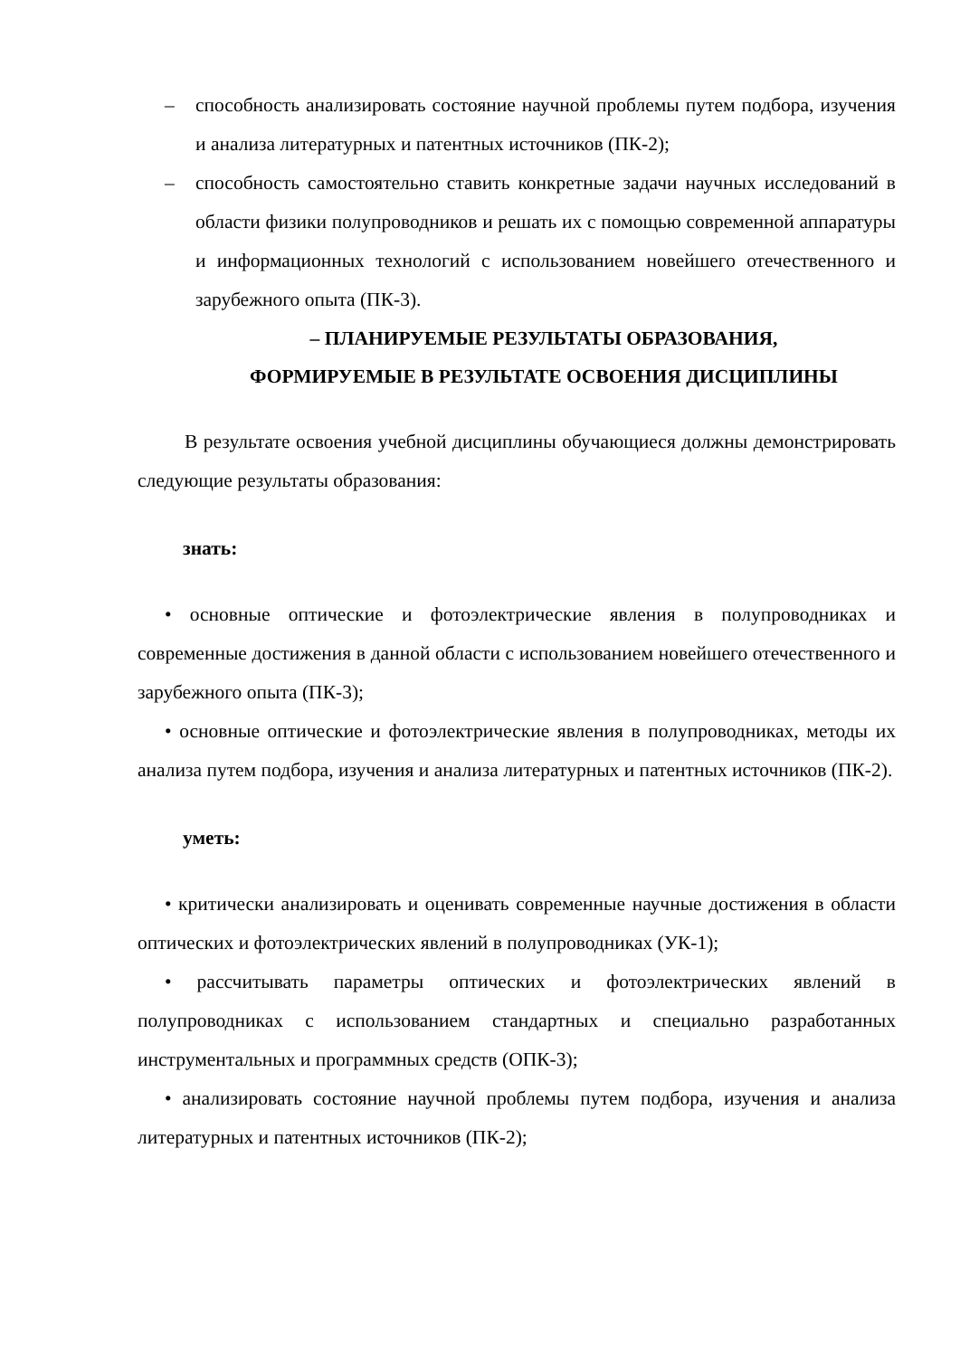– способность анализировать состояние научной проблемы путем подбора, изучения и анализа литературных и патентных источников (ПК-2);
– способность самостоятельно ставить конкретные задачи научных исследований в области физики полупроводников и решать их с помощью современной аппаратуры и информационных технологий с использованием новейшего отечественного и зарубежного опыта (ПК-3).
– ПЛАНИРУЕМЫЕ РЕЗУЛЬТАТЫ ОБРАЗОВАНИЯ,
ФОРМИРУЕМЫЕ В РЕЗУЛЬТАТЕ ОСВОЕНИЯ ДИСЦИПЛИНЫ
В результате освоения учебной дисциплины обучающиеся должны демонстрировать следующие результаты образования:
знать:
• основные оптические и фотоэлектрические явления в полупроводниках и современные достижения в данной области с использованием новейшего отечественного и зарубежного опыта (ПК-3);
• основные оптические и фотоэлектрические явления в полупроводниках, методы их анализа путем подбора, изучения и анализа литературных и патентных источников (ПК-2).
уметь:
• критически анализировать и оценивать современные научные достижения в области оптических и фотоэлектрических явлений в полупроводниках (УК-1);
• рассчитывать параметры оптических и фотоэлектрических явлений в полупроводниках с использованием стандартных и специально разработанных инструментальных и программных средств (ОПК-3);
• анализировать состояние научной проблемы путем подбора, изучения и анализа литературных и патентных источников (ПК-2);